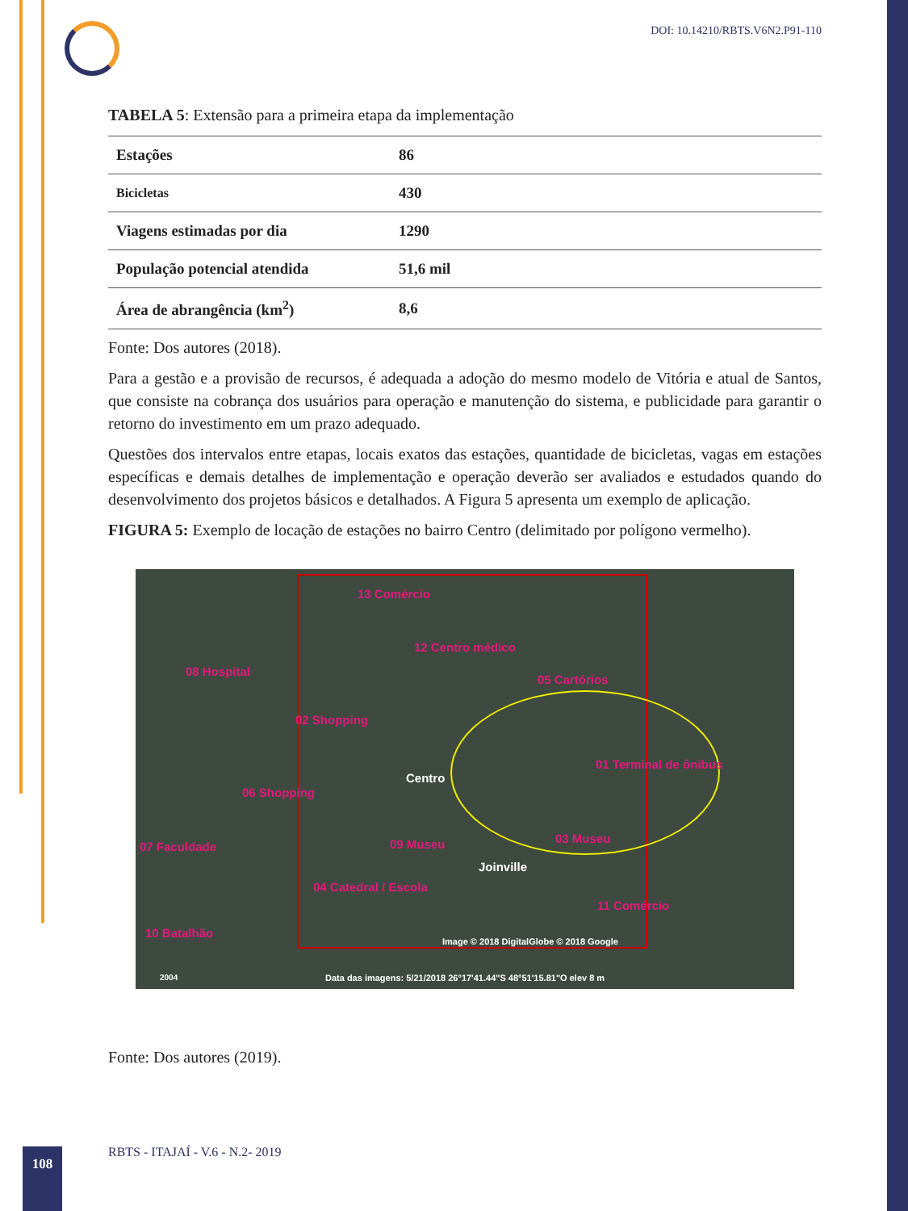DOI: 10.14210/RBTS.V6N2.P91-110
TABELA 5: Extensão para a primeira etapa da implementação
| Estações | 86 |
| Bicicletas | 430 |
| Viagens estimadas por dia | 1290 |
| População potencial atendida | 51,6 mil |
| Área de abrangência (km<sup>2</sup>) | 8,6 |
Fonte: Dos autores (2018).
Para a gestão e a provisão de recursos, é adequada a adoção do mesmo modelo de Vitória e atual de Santos, que consiste na cobrança dos usuários para operação e manutenção do sistema, e publicidade para garantir o retorno do investimento em um prazo adequado.
Questões dos intervalos entre etapas, locais exatos das estações, quantidade de bicicletas, vagas em estações específicas e demais detalhes de implementação e operação deverão ser avaliados e estudados quando do desenvolvimento dos projetos básicos e detalhados. A Figura 5 apresenta um exemplo de aplicação.
FIGURA 5: Exemplo de locação de estações no bairro Centro (delimitado por polígono vermelho).
13 Comércio
12 Centro médico
08 Hospital
05 Cartórios
02 Shopping
01 Terminal de ônibus
Centro
06 Shopping
03 Museu
07 Faculdade 09 Museu
Joinville
04 Catedral / Escola
11 Comércio
10 Batalhão
Image © 2018 DigitalGlobe © 2018 Google
2004 Data das imagens: 5/21/2018 26°17'41.44"S 48°51'15.81"O elev 8 m
Fonte: Dos autores (2019).
108
RBTS - ITAJAÍ - V.6 - N.2- 2019